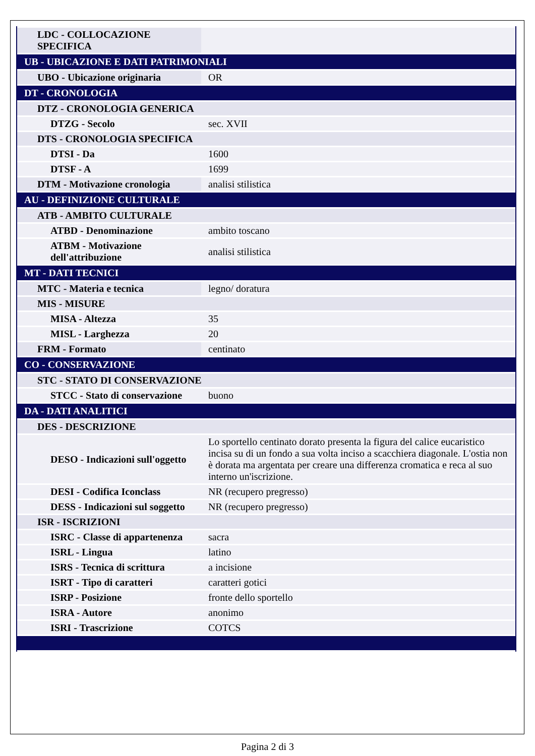| LDC - COLLOCAZIONE SPECIFICA | |
| UB - UBICAZIONE E DATI PATRIMONIALI | |
| UBO - Ubicazione originaria | OR |
| DT - CRONOLOGIA | |
| DTZ - CRONOLOGIA GENERICA | |
| DTZG - Secolo | sec. XVII |
| DTS - CRONOLOGIA SPECIFICA | |
| DTSI - Da | 1600 |
| DTSF - A | 1699 |
| DTM - Motivazione cronologia | analisi stilistica |
| AU - DEFINIZIONE CULTURALE | |
| ATB - AMBITO CULTURALE | |
| ATBD - Denominazione | ambito toscano |
| ATBM - Motivazione dell'attribuzione | analisi stilistica |
| MT - DATI TECNICI | |
| MTC - Materia e tecnica | legno/ doratura |
| MIS - MISURE | |
| MISA - Altezza | 35 |
| MISL - Larghezza | 20 |
| FRM - Formato | centinato |
| CO - CONSERVAZIONE | |
| STC - STATO DI CONSERVAZIONE | |
| STCC - Stato di conservazione | buono |
| DA - DATI ANALITICI | |
| DES - DESCRIZIONE | |
| DESO - Indicazioni sull'oggetto | Lo sportello centinato dorato presenta la figura del calice eucaristico incisa su di un fondo a sua volta inciso a scacchiera diagonale. L'ostia non è dorata ma argentata per creare una differenza cromatica e reca al suo interno un'iscrizione. |
| DESI - Codifica Iconclass | NR (recupero pregresso) |
| DESS - Indicazioni sul soggetto | NR (recupero pregresso) |
| ISR - ISCRIZIONI | |
| ISRC - Classe di appartenenza | sacra |
| ISRL - Lingua | latino |
| ISRS - Tecnica di scrittura | a incisione |
| ISRT - Tipo di caratteri | caratteri gotici |
| ISRP - Posizione | fronte dello sportello |
| ISRA - Autore | anonimo |
| ISRI - Trascrizione | COTCS |
Pagina 2 di 3